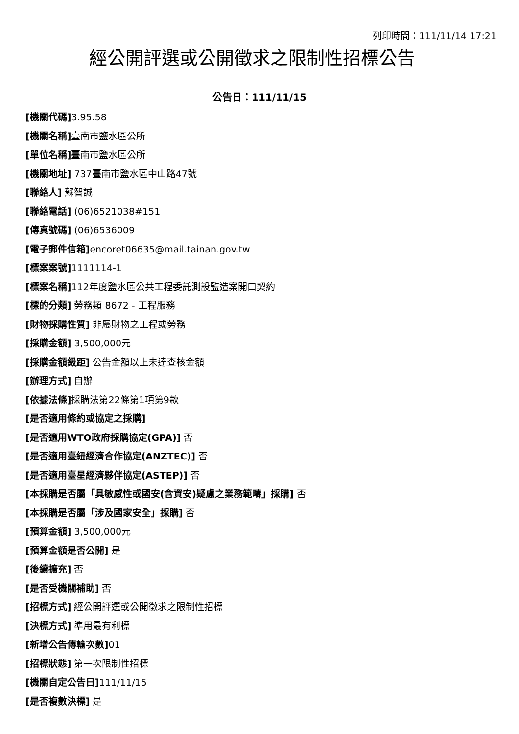列印時間：111/11/14 17:21
經公開評選或公開徵求之限制性招標公告
公告日：111/11/15
[機關代碼] 3.95.58
[機關名稱] 臺南市鹽水區公所
[單位名稱] 臺南市鹽水區公所
[機關地址] 737臺南市鹽水區中山路47號
[聯絡人] 蘇智誠
[聯絡電話] (06)6521038#151
[傳真號碼] (06)6536009
[電子郵件信箱] encoret06635@mail.tainan.gov.tw
[標案案號] 1111114-1
[標案名稱] 112年度鹽水區公共工程委託測設監造案開口契約
[標的分類] 勞務類 8672 - 工程服務
[財物採購性質] 非屬財物之工程或勞務
[採購金額] 3,500,000元
[採購金額級距] 公告金額以上未達查核金額
[辦理方式] 自辦
[依據法條] 採購法第22條第1項第9款
[是否適用條約或協定之採購]
[是否適用WTO政府採購協定(GPA)] 否
[是否適用臺紐經濟合作協定(ANZTEC)] 否
[是否適用臺星經濟夥伴協定(ASTEP)] 否
[本採購是否屬「具敏感性或國安(含資安)疑慮之業務範疇」採購] 否
[本採購是否屬「涉及國家安全」採購] 否
[預算金額] 3,500,000元
[預算金額是否公開] 是
[後續擴充] 否
[是否受機關補助] 否
[招標方式] 經公開評選或公開徵求之限制性招標
[決標方式] 準用最有利標
[新增公告傳輸次數] 01
[招標狀態] 第一次限制性招標
[機關自定公告日] 111/11/15
[是否複數決標] 是